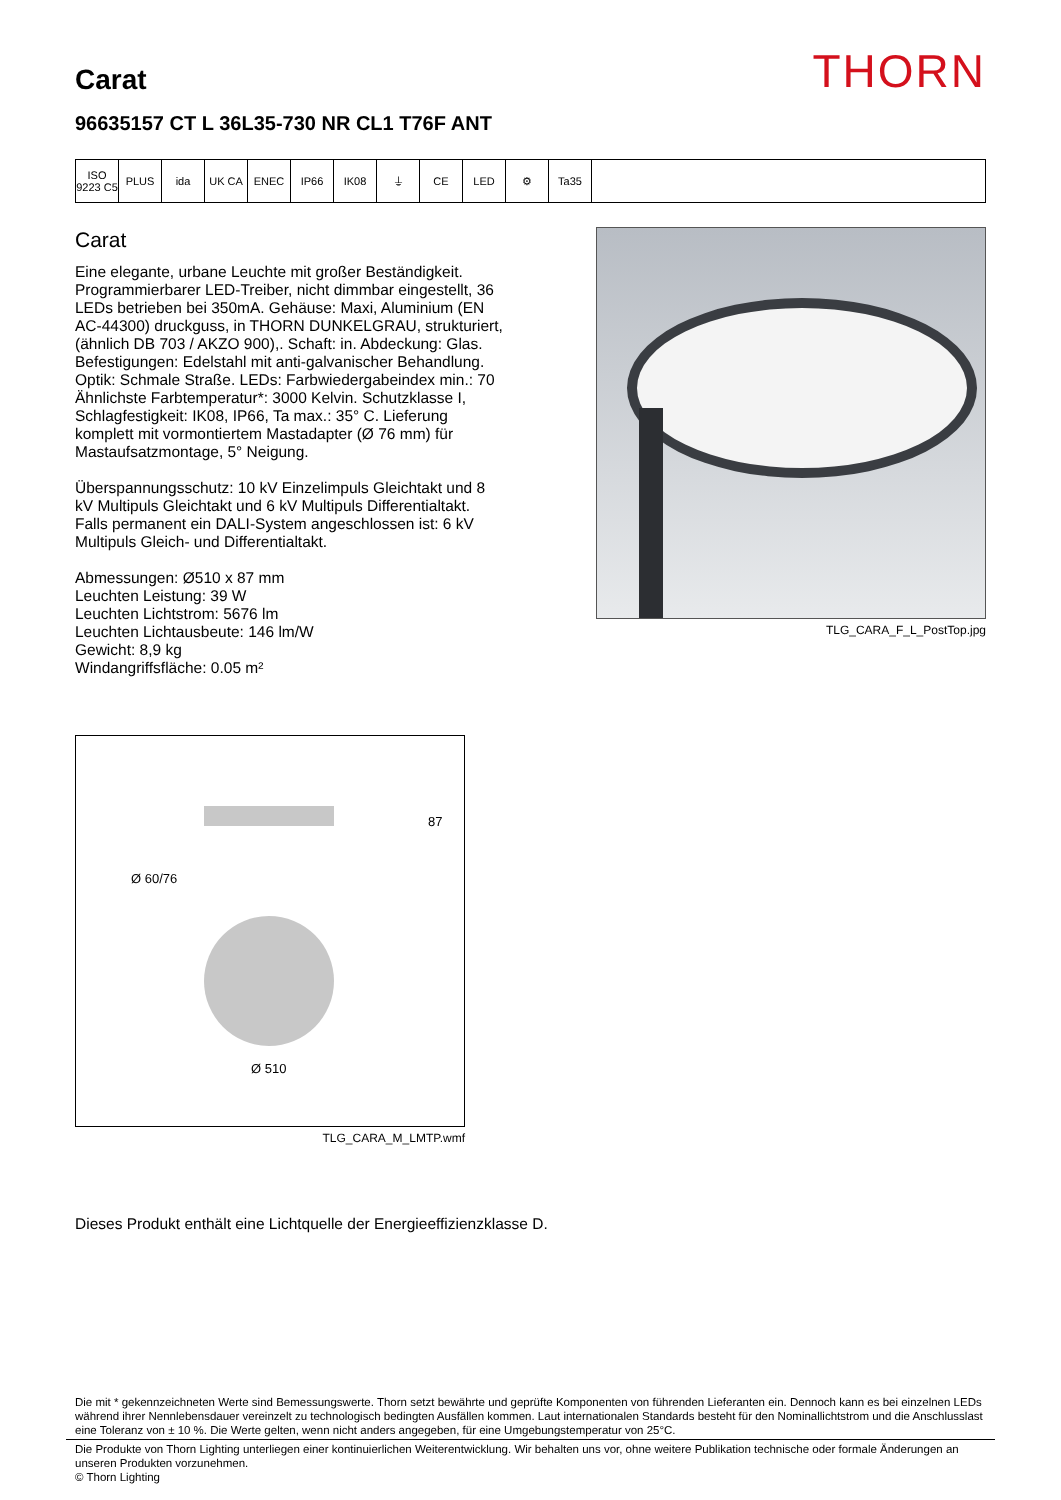Carat
THORN
96635157 CT L 36L35-730 NR CL1 T76F ANT
ISO 9223 C5
PLUS ida UK CA ENEC IP66 IK08 ⏚ CE LED ⚙ Ta35
Carat
Eine elegante, urbane Leuchte mit großer Beständigkeit. Programmierbarer LED-Treiber, nicht dimmbar eingestellt, 36 LEDs betrieben bei 350mA. Gehäuse: Maxi, Aluminium (EN AC-44300) druckguss, in THORN DUNKELGRAU, strukturiert, (ähnlich DB 703 / AKZO 900),. Schaft: in. Abdeckung: Glas. Befestigungen: Edelstahl mit anti-galvanischer Behandlung. Optik: Schmale Straße. LEDs: Farbwiedergabeindex min.: 70 Ähnlichste Farbtemperatur*: 3000 Kelvin. Schutzklasse I, Schlagfestigkeit: IK08, IP66, Ta max.: 35° C. Lieferung komplett mit vormontiertem Mastadapter (Ø 76 mm) für Mastaufsatzmontage, 5° Neigung.
Überspannungsschutz: 10 kV Einzelimpuls Gleichtakt und 8 kV Multipuls Gleichtakt und 6 kV Multipuls Differentialtakt. Falls permanent ein DALI-System angeschlossen ist: 6 kV Multipuls Gleich- und Differentialtakt.
Abmessungen: Ø510 x 87 mm
Leuchten Leistung: 39 W
Leuchten Lichtstrom: 5676 lm
Leuchten Lichtausbeute: 146 lm/W
Gewicht: 8,9 kg
Windangriffsfläche: 0.05 m²
TLG_CARA_F_L_PostTop.jpg
87
Ø 60/76
Ø 510
TLG_CARA_M_LMTP.wmf
Dieses Produkt enthält eine Lichtquelle der Energieeffizienzklasse D.
Die mit * gekennzeichneten Werte sind Bemessungswerte. Thorn setzt bewährte und geprüfte Komponenten von führenden Lieferanten ein. Dennoch kann es bei einzelnen LEDs während ihrer Nennlebensdauer vereinzelt zu technologisch bedingten Ausfällen kommen. Laut internationalen Standards besteht für den Nominallichtstrom und die Anschlusslast eine Toleranz von ± 10 %. Die Werte gelten, wenn nicht anders angegeben, für eine Umgebungstemperatur von 25°C.
Die Produkte von Thorn Lighting unterliegen einer kontinuierlichen Weiterentwicklung. Wir behalten uns vor, ohne weitere Publikation technische oder formale Änderungen an unseren Produkten vorzunehmen.
© Thorn Lighting